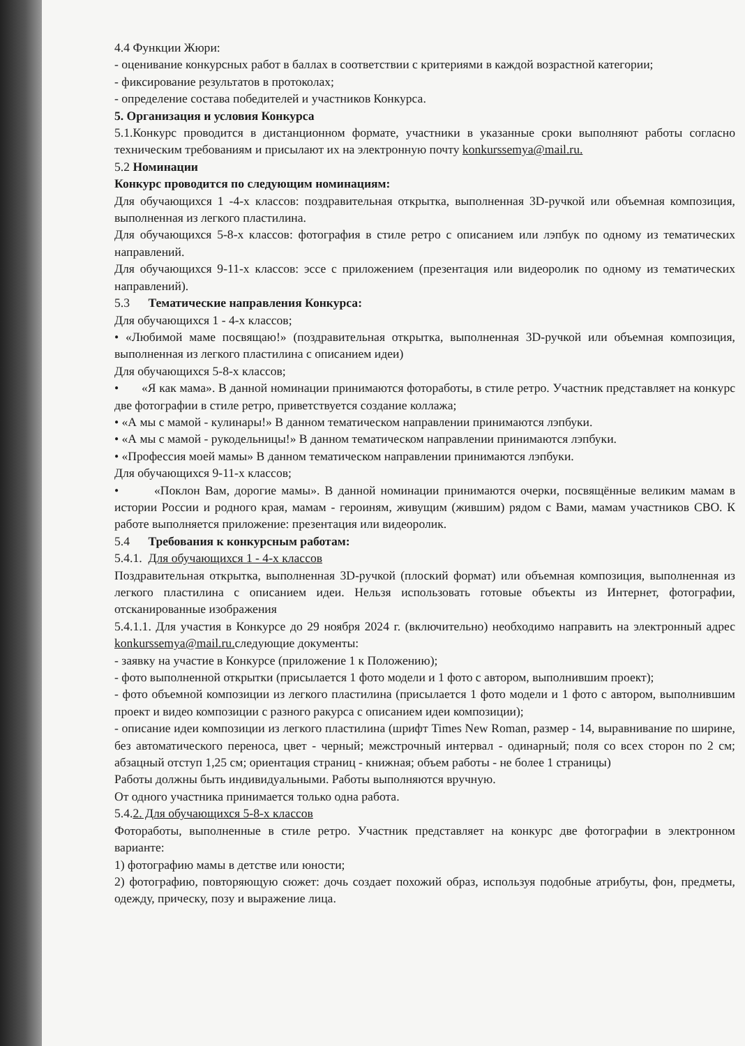4.4 Функции Жюри:
- оценивание конкурсных работ в баллах в соответствии с критериями в каждой возрастной категории;
- фиксирование результатов в протоколах;
- определение состава победителей и участников Конкурса.
5. Организация и условия Конкурса
5.1.Конкурс проводится в дистанционном формате, участники в указанные сроки выполняют работы согласно техническим требованиям и присылают их на электронную почту konkurssemya@mail.ru.
5.2 Номинации
Конкурс проводится по следующим номинациям:
Для обучающихся 1 -4-х классов: поздравительная открытка, выполненная 3D-ручкой или объемная композиция, выполненная из легкого пластилина.
Для обучающихся 5-8-х классов: фотография в стиле ретро с описанием или лэпбук по одному из тематических направлений.
Для обучающихся 9-11-х классов: эссе с приложением (презентация или видеоролик по одному из тематических направлений).
5.3 Тематические направления Конкурса:
Для обучающихся 1 - 4-х классов;
• «Любимой маме посвящаю!» (поздравительная открытка, выполненная 3D-ручкой или объемная композиция, выполненная из легкого пластилина с описанием идеи)
Для обучающихся 5-8-х классов;
• «Я как мама». В данной номинации принимаются фотоработы, в стиле ретро. Участник представляет на конкурс две фотографии в стиле ретро, приветствуется создание коллажа;
• «А мы с мамой - кулинары!» В данном тематическом направлении принимаются лэпбуки.
• «А мы с мамой - рукодельницы!» В данном тематическом направлении принимаются лэпбуки.
• «Профессия моей мамы» В данном тематическом направлении принимаются лэпбуки.
Для обучающихся 9-11-х классов;
• «Поклон Вам, дорогие мамы». В данной номинации принимаются очерки, посвящённые великим мамам в истории России и родного края, мамам - героиням, живущим (жившим) рядом с Вами, мамам участников СВО. К работе выполняется приложение: презентация или видеоролик.
5.4 Требования к конкурсным работам:
5.4.1. Для обучающихся 1 - 4-х классов
Поздравительная открытка, выполненная 3D-ручкой (плоский формат) или объемная композиция, выполненная из легкого пластилина с описанием идеи. Нельзя использовать готовые объекты из Интернет, фотографии, отсканированные изображения
5.4.1.1. Для участия в Конкурсе до 29 ноября 2024 г. (включительно) необходимо направить на электронный адрес konkurssemya@mail.ru. следующие документы:
- заявку на участие в Конкурсе (приложение 1 к Положению);
- фото выполненной открытки (присылается 1 фото модели и 1 фото с автором, выполнившим проект);
- фото объемной композиции из легкого пластилина (присылается 1 фото модели и 1 фото с автором, выполнившим проект и видео композиции с разного ракурса с описанием идеи композиции);
- описание идеи композиции из легкого пластилина (шрифт Times New Roman, размер - 14, выравнивание по ширине, без автоматического переноса, цвет - черный; межстрочный интервал - одинарный; поля со всех сторон по 2 см; абзацный отступ 1,25 см; ориентация страниц - книжная; объем работы - не более 1 страницы)
Работы должны быть индивидуальными. Работы выполняются вручную.
От одного участника принимается только одна работа.
5.4.2. Для обучающихся 5-8-х классов
Фотоработы, выполненные в стиле ретро. Участник представляет на конкурс две фотографии в электронном варианте:
1) фотографию мамы в детстве или юности;
2) фотографию, повторяющую сюжет: дочь создает похожий образ, используя подобные атрибуты, фон, предметы, одежду, прическу, позу и выражение лица.